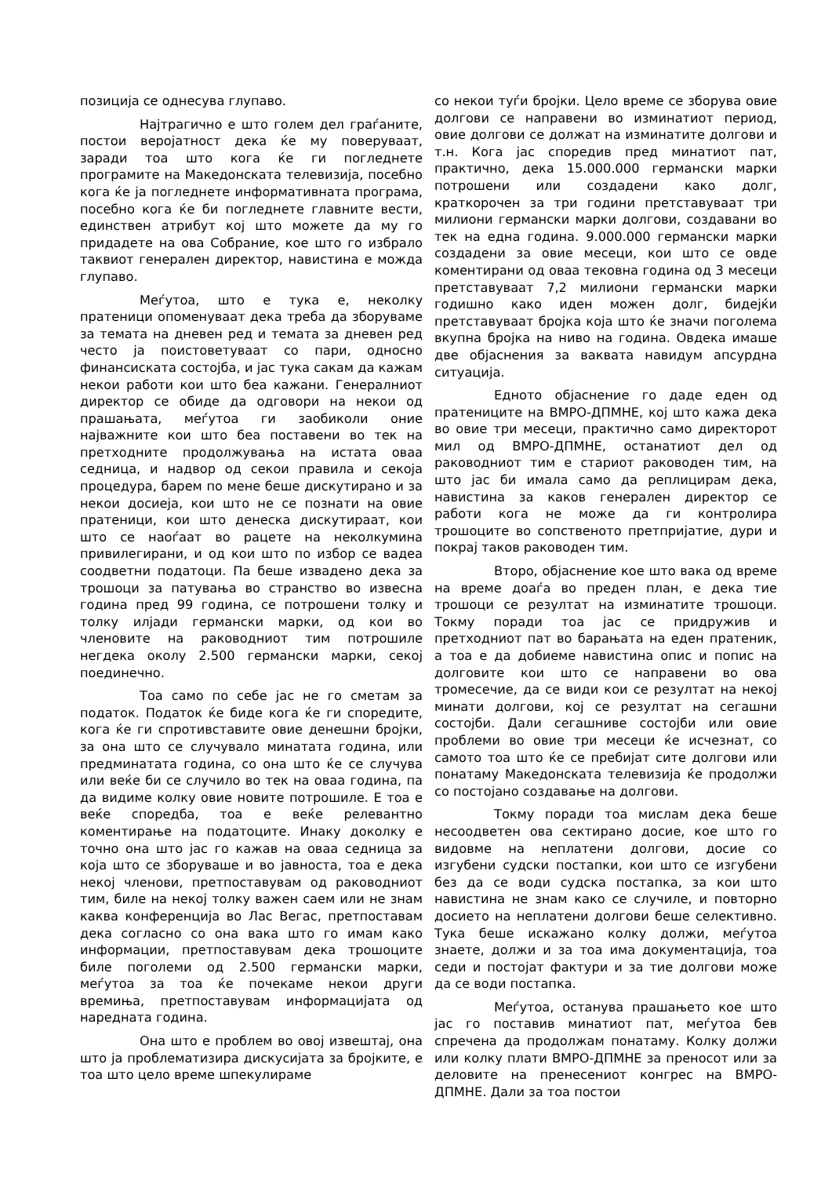позиција се однесува глупаво.
Најтрагично е што голем дел граѓаните, постои веројатност дека ќе му поверуваат, заради тоа што кога ќе ги погледнете програмите на Македонската телевизија, посебно кога ќе ја погледнете информативната програма, посебно кога ќе би погледнете главните вести, единствен атрибут кој што можете да му го придадете на ова Собрание, кое што го избрало таквиот генерален директор, навистина е можда глупаво.
Меѓутоа, што е тука е, неколку пратеници опоменуваат дека треба да зборуваме за темата на дневен ред и темата за дневен ред често ја поистоветуваат со пари, односно финансиската состојба, и јас тука сакам да кажам некои работи кои што беа кажани. Генералниот директор се обиде да одговори на некои од прашањата, меѓутоа ги заобиколи оние најважните кои што беа поставени во тек на претходните продолжувања на истата оваа седница, и надвор од секои правила и секоја процедура, барем по мене беше дискутирано и за некои досиеја, кои што не се познати на овие пратеници, кои што денеска дискутираат, кои што се наоѓаат во рацете на неколкумина привилегирани, и од кои што по избор се вадеа соодветни податоци. Па беше извадено дека за трошоци за патувања во странство во извесна година пред 99 година, се потрошени толку и толку илјади германски марки, од кои во членовите на раководниот тим потрошиле негдека околу 2.500 германски марки, секој поединечно.
Тоа само по себе јас не го сметам за податок. Податок ќе биде кога ќе ги споредите, кога ќе ги спротивставите овие денешни бројки, за она што се случувало минатата година, или предминатата година, со она што ќе се случува или веќе би се случило во тек на оваа година, па да видиме колку овие новите потрошиле. Е тоа е веќе споредба, тоа е веќе релевантно коментирање на податоците. Инаку доколку е точно она што јас го кажав на оваа седница за која што се зборуваше и во јавноста, тоа е дека некој членови, претпоставувам од раководниот тим, биле на некој толку важен саем или не знам каква конференција во Лас Вегас, претпоставам дека согласно со она вака што го имам како информации, претпоставувам дека трошоците биле поголеми од 2.500 германски марки, меѓутоа за тоа ќе почекаме некои други времиња, претпоставувам информацијата од наредната година.
Она што е проблем во овој извештај, она што ја проблематизира дискусијата за бројките, е тоа што цело време шпекулираме
со некои туѓи бројки. Цело време се зборува овие долгови се направени во изминатиот период, овие долгови се должат на изминатите долгови и т.н. Кога јас споредив пред минатиот пат, практично, дека 15.000.000 германски марки потрошени или создадени како долг, краткорочен за три години претставуваат три милиони германски марки долгови, создавани во тек на една година. 9.000.000 германски марки создадени за овие месеци, кои што се овде коментирани од оваа тековна година од 3 месеци претставуваат 7,2 милиони германски марки годишно како иден можен долг, бидејќи претставуваат бројка која што ќе значи поголема вкупна бројка на ниво на година. Овдека имаше две објаснения за ваквата навидум апсурдна ситуација.
Едното објаснение го даде еден од пратениците на ВМРО-ДПМНЕ, кој што кажа дека во овие три месеци, практично само директорот мил од ВМРО-ДПМНЕ, останатиот дел од раководниот тим е стариот раководен тим, на што јас би имала само да реплицирам дека, навистина за каков генерален директор се работи кога не може да ги контролира трошоците во сопственото претпријатие, дури и покрај таков раководен тим.
Второ, објаснение кое што вака од време на време доаѓа во преден план, е дека тие трошоци се резултат на изминатите трошоци. Токму поради тоа јас се придружив и претходниот пат во барањата на еден пратеник, а тоа е да добиеме навистина опис и попис на долговите кои што се направени во ова тромесечие, да се види кои се резултат на некој минати долгови, кој се резултат на сегашни состојби. Дали сегашниве состојби или овие проблеми во овие три месеци ќе исчезнат, со самото тоа што ќе се пребијат сите долгови или понатаму Македонската телевизија ќе продолжи со постојано создавање на долгови.
Токму поради тоа мислам дека беше несоодветен ова сектирано досие, кое што го видовме на неплатени долгови, досие со изгубени судски постапки, кои што се изгубени без да се води судска постапка, за кои што навистина не знам како се случиле, и повторно досието на неплатени долгови беше селективно. Тука беше искажано колку должи, меѓутоа знаете, должи и за тоа има документација, тоа седи и постојат фактури и за тие долгови може да се води постапка.
Меѓутоа, останува прашањето кое што јас го поставив минатиот пат, меѓутоа бев спречена да продолжам понатаму. Колку должи или колку плати ВМРО-ДПМНЕ за преносот или за деловите на пренесениот конгрес на ВМРО-ДПМНЕ. Дали за тоа постои